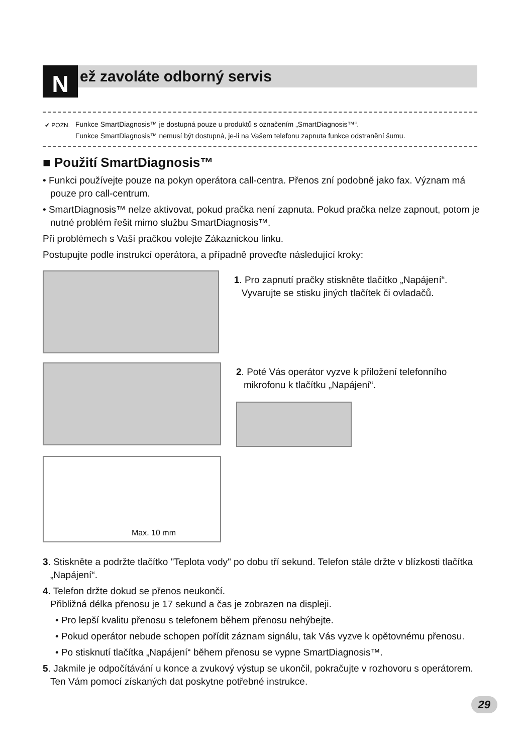N ež zavoláte odborný servis
✔ POZN. Funkce SmartDiagnosis™ je dostupná pouze u produktů s označením „SmartDiagnosis™“.
Funkce SmartDiagnosis™ nemusí být dostupná, je-li na Vašem telefonu zapnuta funkce odstranění šumu.
■ Použití SmartDiagnosis™
• Funkci používejte pouze na pokyn operátora call-centra. Přenos zní podobně jako fax. Význam má pouze pro call-centrum.
• SmartDiagnosis™ nelze aktivovat, pokud pračka není zapnuta. Pokud pračka nelze zapnout, potom je nutné problém řešit mimo službu SmartDiagnosis™.
Při problémech s Vaší pračkou volejte Zákaznickou linku.
Postupujte podle instrukcí operátora, a případně proveďte následující kroky:
1. Pro zapnutí pračky stiskněte tlačítko „Napájení“. Vyvarujte se stisku jiných tlačítek či ovladačů.
2. Poté Vás operátor vyzve k přiložení telefonního mikrofonu k tlačítku „Napájení“.
Max. 10 mm
3. Stiskněte a podržte tlačítko "Teplota vody" po dobu tří sekund. Telefon stále držte v blízkosti tlačítka „Napájení“.
4. Telefon držte dokud se přenos neukončí.
Přibližná délka přenosu je 17 sekund a čas je zobrazen na displeji.
• Pro lepší kvalitu přenosu s telefonem během přenosu nehýbejte.
• Pokud operátor nebude schopen pořídit záznam signálu, tak Vás vyzve k opětovnému přenosu.
• Po stisknutí tlačítka „Napájení“ během přenosu se vypne SmartDiagnosis™.
5. Jakmile je odpočítávání u konce a zvukový výstup se ukončil, pokračujte v rozhovoru s operátorem. Ten Vám pomocí získaných dat poskytne potřebné instrukce.
29